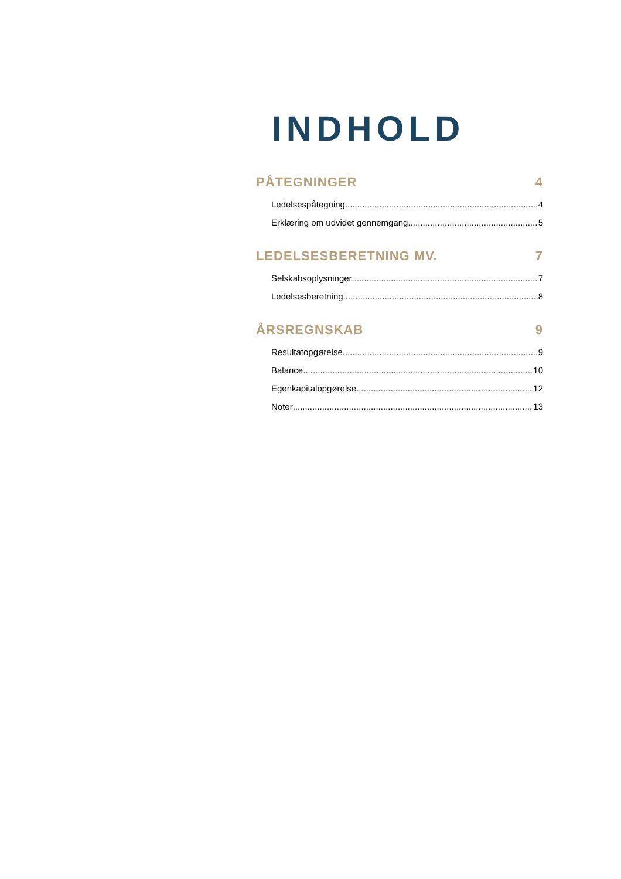INDHOLD
PÅTEGNINGER 4
Ledelsespåtegning 4
Erklæring om udvidet gennemgang 5
LEDELSESBERETNING MV. 7
Selskabsoplysninger 7
Ledelsesberetning 8
ÅRSREGNSKAB 9
Resultatopgørelse 9
Balance 10
Egenkapitalopgørelse 12
Noter 13